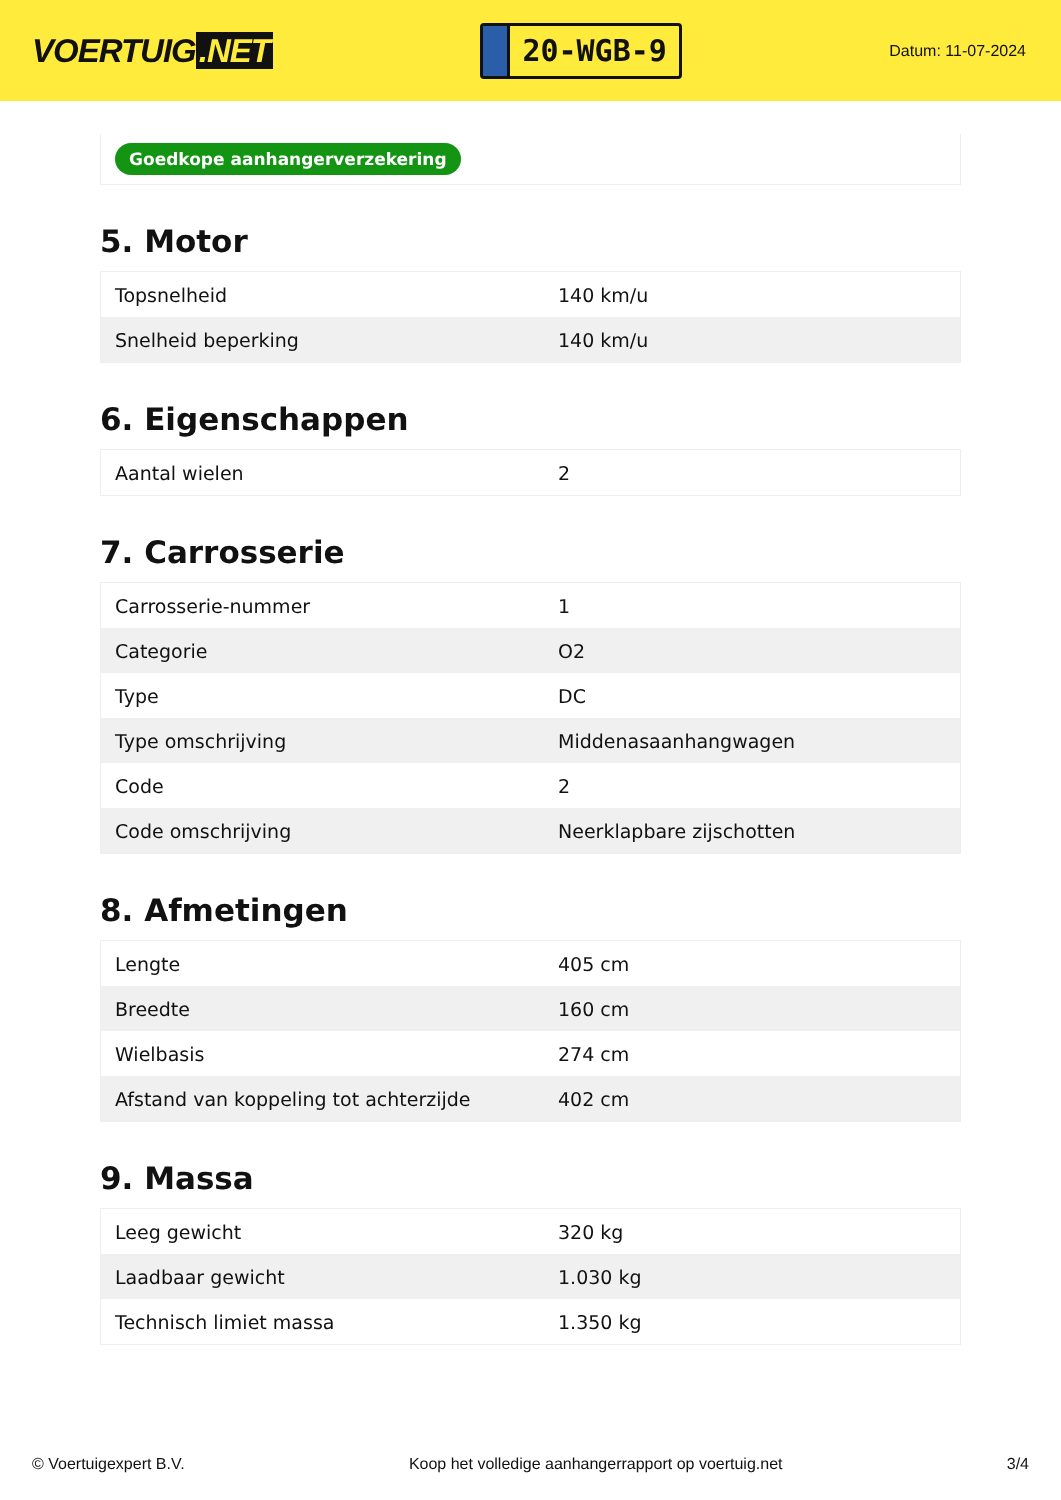VOERTUIG.NET
20-WGB-9
Datum: 11-07-2024
Goedkope aanhangerverzekering
5. Motor
| Topsnelheid | 140 km/u |
| Snelheid beperking | 140 km/u |
6. Eigenschappen
| Aantal wielen | 2 |
7. Carrosserie
| Carrosserie-nummer | 1 |
| Categorie | O2 |
| Type | DC |
| Type omschrijving | Middenasaanhangwagen |
| Code | 2 |
| Code omschrijving | Neerklapbare zijschotten |
8. Afmetingen
| Lengte | 405 cm |
| Breedte | 160 cm |
| Wielbasis | 274 cm |
| Afstand van koppeling tot achterzijde | 402 cm |
9. Massa
| Leeg gewicht | 320 kg |
| Laadbaar gewicht | 1.030 kg |
| Technisch limiet massa | 1.350 kg |
© Voertuigexpert B.V. Koop het volledige aanhangerrapport op voertuig.net 3/4